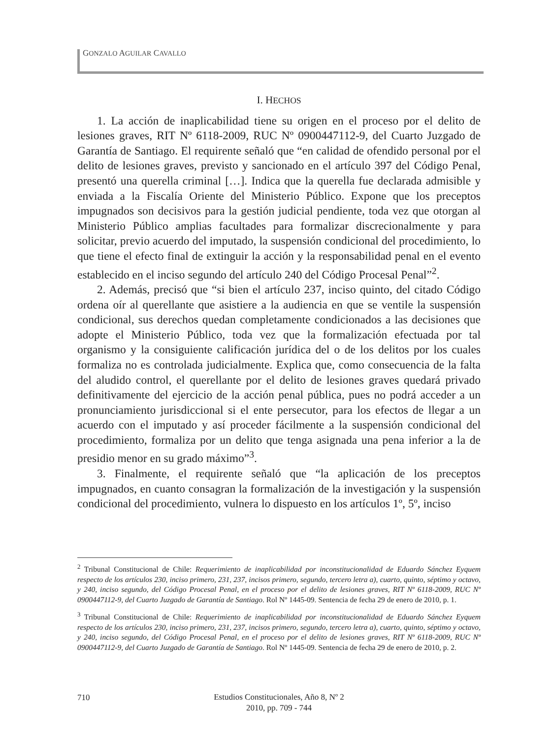GONZALO AGUILAR CAVALLO
I. HECHOS
1. La acción de inaplicabilidad tiene su origen en el proceso por el delito de lesiones graves, RIT Nº 6118-2009, RUC Nº 0900447112-9, del Cuarto Juzgado de Garantía de Santiago. El requirente señaló que “en calidad de ofendido personal por el delito de lesiones graves, previsto y sancionado en el artículo 397 del Código Penal, presentó una querella criminal […]. Indica que la querella fue declarada admisible y enviada a la Fiscalía Oriente del Ministerio Público. Expone que los preceptos impugnados son decisivos para la gestión judicial pendiente, toda vez que otorgan al Ministerio Público amplias facultades para formalizar discrecionalmente y para solicitar, previo acuerdo del imputado, la suspensión condicional del procedimiento, lo que tiene el efecto final de extinguir la acción y la responsabilidad penal en el evento establecido en el inciso segundo del artículo 240 del Código Procesal Penal”<sup>2</sup>.
2. Además, precisó que “si bien el artículo 237, inciso quinto, del citado Código ordena oír al querellante que asistiere a la audiencia en que se ventile la suspensión condicional, sus derechos quedan completamente condicionados a las decisiones que adopte el Ministerio Público, toda vez que la formalización efectuada por tal organismo y la consiguiente calificación jurídica del o de los delitos por los cuales formaliza no es controlada judicialmente. Explica que, como consecuencia de la falta del aludido control, el querellante por el delito de lesiones graves quedará privado definitivamente del ejercicio de la acción penal pública, pues no podrá acceder a un pronunciamiento jurisdiccional si el ente persecutor, para los efectos de llegar a un acuerdo con el imputado y así proceder fácilmente a la suspensión condicional del procedimiento, formaliza por un delito que tenga asignada una pena inferior a la de presidio menor en su grado máximo”<sup>3</sup>.
3. Finalmente, el requirente señaló que “la aplicación de los preceptos impugnados, en cuanto consagran la formalización de la investigación y la suspensión condicional del procedimiento, vulnera lo dispuesto en los artículos 1º, 5º, inciso
<sup>2</sup> Tribunal Constitucional de Chile: Requerimiento de inaplicabilidad por inconstitucionalidad de Eduardo Sánchez Eyquem respecto de los artículos 230, inciso primero, 231, 237, incisos primero, segundo, tercero letra a), cuarto, quinto, séptimo y octavo, y 240, inciso segundo, del Código Procesal Penal, en el proceso por el delito de lesiones graves, RIT Nº 6118-2009, RUC Nº 0900447112-9, del Cuarto Juzgado de Garantía de Santiago. Rol Nº 1445-09. Sentencia de fecha 29 de enero de 2010, p. 1.
<sup>3</sup> Tribunal Constitucional de Chile: Requerimiento de inaplicabilidad por inconstitucionalidad de Eduardo Sánchez Eyquem respecto de los artículos 230, inciso primero, 231, 237, incisos primero, segundo, tercero letra a), cuarto, quinto, séptimo y octavo, y 240, inciso segundo, del Código Procesal Penal, en el proceso por el delito de lesiones graves, RIT Nº 6118-2009, RUC Nº 0900447112-9, del Cuarto Juzgado de Garantía de Santiago. Rol Nº 1445-09. Sentencia de fecha 29 de enero de 2010, p. 2.
710
Estudios Constitucionales, Año 8, Nº 2
2010, pp. 709 - 744